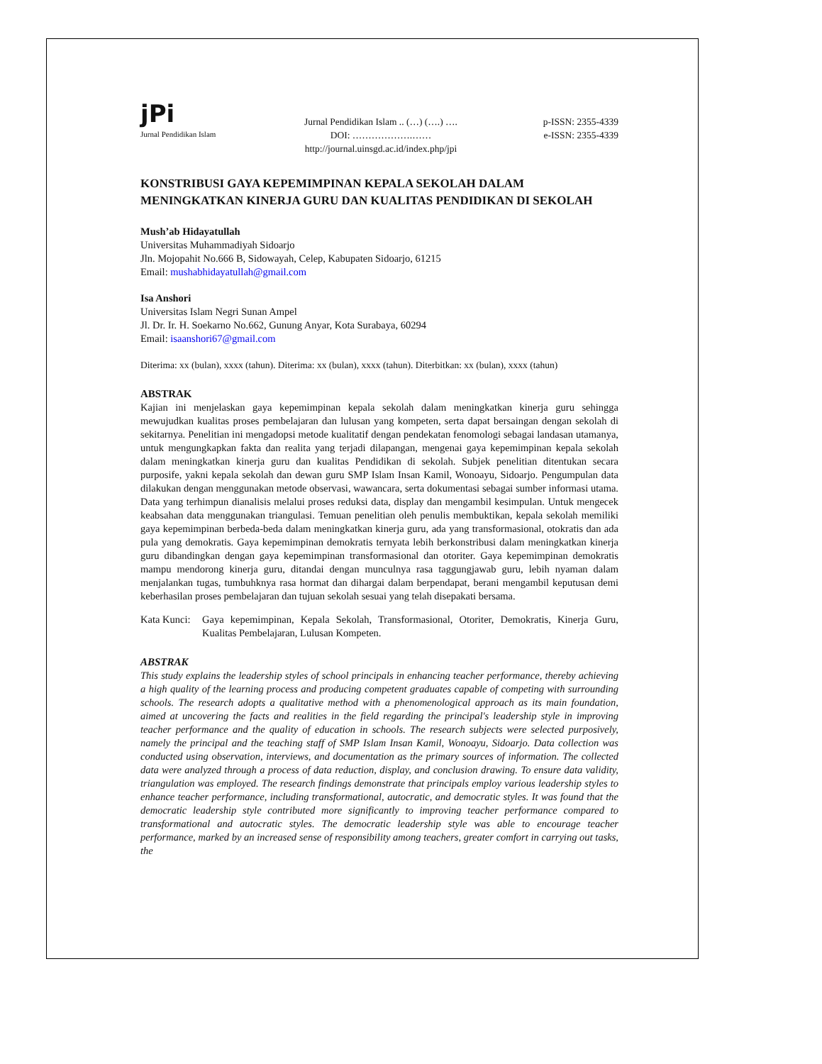jPi
Jurnal Pendidikan Islam
Jurnal Pendidikan Islam .. (…) (….) ….
DOI: ……………….……
http://journal.uinsgd.ac.id/index.php/jpi
p-ISSN: 2355-4339
e-ISSN: 2355-4339
KONSTRIBUSI GAYA KEPEMIMPINAN KEPALA SEKOLAH DALAM MENINGKATKAN KINERJA GURU DAN KUALITAS PENDIDIKAN DI SEKOLAH
Mush’ab Hidayatullah
Universitas Muhammadiyah Sidoarjo
Jln. Mojopahit No.666 B, Sidowayah, Celep, Kabupaten Sidoarjo, 61215
Email: mushabhidayatullah@gmail.com
Isa Anshori
Universitas Islam Negri Sunan Ampel
Jl. Dr. Ir. H. Soekarno No.662, Gunung Anyar, Kota Surabaya, 60294
Email: isaanshori67@gmail.com
Diterima: xx (bulan), xxxx (tahun). Diterima: xx (bulan), xxxx (tahun). Diterbitkan: xx (bulan), xxxx (tahun)
ABSTRAK
Kajian ini menjelaskan gaya kepemimpinan kepala sekolah dalam meningkatkan kinerja guru sehingga mewujudkan kualitas proses pembelajaran dan lulusan yang kompeten, serta dapat bersaingan dengan sekolah di sekitarnya. Penelitian ini mengadopsi metode kualitatif dengan pendekatan fenomologi sebagai landasan utamanya, untuk mengungkapkan fakta dan realita yang terjadi dilapangan, mengenai gaya kepemimpinan kepala sekolah dalam meningkatkan kinerja guru dan kualitas Pendidikan di sekolah. Subjek penelitian ditentukan secara purposife, yakni kepala sekolah dan dewan guru SMP Islam Insan Kamil, Wonoayu, Sidoarjo. Pengumpulan data dilakukan dengan menggunakan metode observasi, wawancara, serta dokumentasi sebagai sumber informasi utama. Data yang terhimpun dianalisis melalui proses reduksi data, display dan mengambil kesimpulan. Untuk mengecek keabsahan data menggunakan triangulasi. Temuan penelitian oleh penulis membuktikan, kepala sekolah memiliki gaya kepemimpinan berbeda-beda dalam meningkatkan kinerja guru, ada yang transformasional, otokratis dan ada pula yang demokratis. Gaya kepemimpinan demokratis ternyata lebih berkonstribusi dalam meningkatkan kinerja guru dibandingkan dengan gaya kepemimpinan transformasional dan otoriter. Gaya kepemimpinan demokratis mampu mendorong kinerja guru, ditandai dengan munculnya rasa taggungjawab guru, lebih nyaman dalam menjalankan tugas, tumbuhknya rasa hormat dan dihargai dalam berpendapat, berani mengambil keputusan demi keberhasilan proses pembelajaran dan tujuan sekolah sesuai yang telah disepakati bersama.
Kata Kunci:
Gaya kepemimpinan, Kepala Sekolah, Transformasional, Otoriter, Demokratis, Kinerja Guru, Kualitas Pembelajaran, Lulusan Kompeten.
ABSTRAK
This study explains the leadership styles of school principals in enhancing teacher performance, thereby achieving a high quality of the learning process and producing competent graduates capable of competing with surrounding schools. The research adopts a qualitative method with a phenomenological approach as its main foundation, aimed at uncovering the facts and realities in the field regarding the principal's leadership style in improving teacher performance and the quality of education in schools. The research subjects were selected purposively, namely the principal and the teaching staff of SMP Islam Insan Kamil, Wonoayu, Sidoarjo. Data collection was conducted using observation, interviews, and documentation as the primary sources of information. The collected data were analyzed through a process of data reduction, display, and conclusion drawing. To ensure data validity, triangulation was employed. The research findings demonstrate that principals employ various leadership styles to enhance teacher performance, including transformational, autocratic, and democratic styles. It was found that the democratic leadership style contributed more significantly to improving teacher performance compared to transformational and autocratic styles. The democratic leadership style was able to encourage teacher performance, marked by an increased sense of responsibility among teachers, greater comfort in carrying out tasks, the